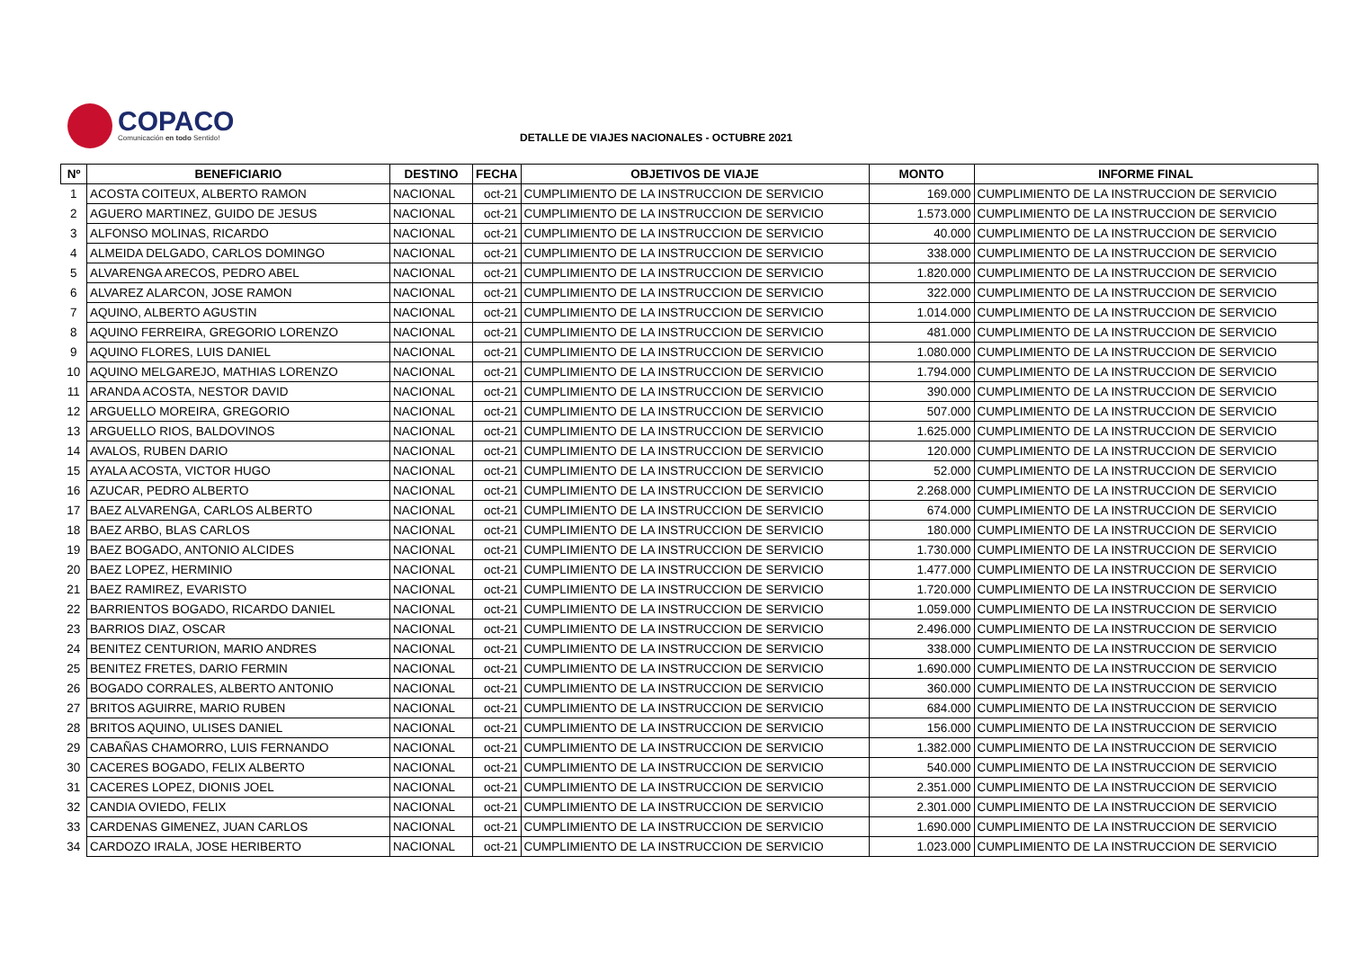COPACO
Comunicación en todo Sentido!
DETALLE DE VIAJES NACIONALES - OCTUBRE 2021
| Nº | BENEFICIARIO | DESTINO | FECHA | OBJETIVOS DE VIAJE | MONTO | INFORME FINAL |
| --- | --- | --- | --- | --- | --- | --- |
| 1 | ACOSTA COITEUX, ALBERTO RAMON | NACIONAL | oct-21 | CUMPLIMIENTO DE LA INSTRUCCION DE SERVICIO | 169.000 | CUMPLIMIENTO DE LA INSTRUCCION DE SERVICIO |
| 2 | AGUERO MARTINEZ, GUIDO DE JESUS | NACIONAL | oct-21 | CUMPLIMIENTO DE LA INSTRUCCION DE SERVICIO | 1.573.000 | CUMPLIMIENTO DE LA INSTRUCCION DE SERVICIO |
| 3 | ALFONSO MOLINAS, RICARDO | NACIONAL | oct-21 | CUMPLIMIENTO DE LA INSTRUCCION DE SERVICIO | 40.000 | CUMPLIMIENTO DE LA INSTRUCCION DE SERVICIO |
| 4 | ALMEIDA DELGADO, CARLOS DOMINGO | NACIONAL | oct-21 | CUMPLIMIENTO DE LA INSTRUCCION DE SERVICIO | 338.000 | CUMPLIMIENTO DE LA INSTRUCCION DE SERVICIO |
| 5 | ALVARENGA ARECOS, PEDRO ABEL | NACIONAL | oct-21 | CUMPLIMIENTO DE LA INSTRUCCION DE SERVICIO | 1.820.000 | CUMPLIMIENTO DE LA INSTRUCCION DE SERVICIO |
| 6 | ALVAREZ ALARCON, JOSE RAMON | NACIONAL | oct-21 | CUMPLIMIENTO DE LA INSTRUCCION DE SERVICIO | 322.000 | CUMPLIMIENTO DE LA INSTRUCCION DE SERVICIO |
| 7 | AQUINO, ALBERTO AGUSTIN | NACIONAL | oct-21 | CUMPLIMIENTO DE LA INSTRUCCION DE SERVICIO | 1.014.000 | CUMPLIMIENTO DE LA INSTRUCCION DE SERVICIO |
| 8 | AQUINO FERREIRA, GREGORIO LORENZO | NACIONAL | oct-21 | CUMPLIMIENTO DE LA INSTRUCCION DE SERVICIO | 481.000 | CUMPLIMIENTO DE LA INSTRUCCION DE SERVICIO |
| 9 | AQUINO FLORES, LUIS DANIEL | NACIONAL | oct-21 | CUMPLIMIENTO DE LA INSTRUCCION DE SERVICIO | 1.080.000 | CUMPLIMIENTO DE LA INSTRUCCION DE SERVICIO |
| 10 | AQUINO MELGAREJO, MATHIAS LORENZO | NACIONAL | oct-21 | CUMPLIMIENTO DE LA INSTRUCCION DE SERVICIO | 1.794.000 | CUMPLIMIENTO DE LA INSTRUCCION DE SERVICIO |
| 11 | ARANDA ACOSTA, NESTOR DAVID | NACIONAL | oct-21 | CUMPLIMIENTO DE LA INSTRUCCION DE SERVICIO | 390.000 | CUMPLIMIENTO DE LA INSTRUCCION DE SERVICIO |
| 12 | ARGUELLO MOREIRA, GREGORIO | NACIONAL | oct-21 | CUMPLIMIENTO DE LA INSTRUCCION DE SERVICIO | 507.000 | CUMPLIMIENTO DE LA INSTRUCCION DE SERVICIO |
| 13 | ARGUELLO RIOS, BALDOVINOS | NACIONAL | oct-21 | CUMPLIMIENTO DE LA INSTRUCCION DE SERVICIO | 1.625.000 | CUMPLIMIENTO DE LA INSTRUCCION DE SERVICIO |
| 14 | AVALOS, RUBEN DARIO | NACIONAL | oct-21 | CUMPLIMIENTO DE LA INSTRUCCION DE SERVICIO | 120.000 | CUMPLIMIENTO DE LA INSTRUCCION DE SERVICIO |
| 15 | AYALA ACOSTA, VICTOR HUGO | NACIONAL | oct-21 | CUMPLIMIENTO DE LA INSTRUCCION DE SERVICIO | 52.000 | CUMPLIMIENTO DE LA INSTRUCCION DE SERVICIO |
| 16 | AZUCAR, PEDRO ALBERTO | NACIONAL | oct-21 | CUMPLIMIENTO DE LA INSTRUCCION DE SERVICIO | 2.268.000 | CUMPLIMIENTO DE LA INSTRUCCION DE SERVICIO |
| 17 | BAEZ ALVARENGA, CARLOS ALBERTO | NACIONAL | oct-21 | CUMPLIMIENTO DE LA INSTRUCCION DE SERVICIO | 674.000 | CUMPLIMIENTO DE LA INSTRUCCION DE SERVICIO |
| 18 | BAEZ ARBO, BLAS CARLOS | NACIONAL | oct-21 | CUMPLIMIENTO DE LA INSTRUCCION DE SERVICIO | 180.000 | CUMPLIMIENTO DE LA INSTRUCCION DE SERVICIO |
| 19 | BAEZ BOGADO, ANTONIO ALCIDES | NACIONAL | oct-21 | CUMPLIMIENTO DE LA INSTRUCCION DE SERVICIO | 1.730.000 | CUMPLIMIENTO DE LA INSTRUCCION DE SERVICIO |
| 20 | BAEZ LOPEZ, HERMINIO | NACIONAL | oct-21 | CUMPLIMIENTO DE LA INSTRUCCION DE SERVICIO | 1.477.000 | CUMPLIMIENTO DE LA INSTRUCCION DE SERVICIO |
| 21 | BAEZ RAMIREZ, EVARISTO | NACIONAL | oct-21 | CUMPLIMIENTO DE LA INSTRUCCION DE SERVICIO | 1.720.000 | CUMPLIMIENTO DE LA INSTRUCCION DE SERVICIO |
| 22 | BARRIENTOS BOGADO, RICARDO DANIEL | NACIONAL | oct-21 | CUMPLIMIENTO DE LA INSTRUCCION DE SERVICIO | 1.059.000 | CUMPLIMIENTO DE LA INSTRUCCION DE SERVICIO |
| 23 | BARRIOS DIAZ, OSCAR | NACIONAL | oct-21 | CUMPLIMIENTO DE LA INSTRUCCION DE SERVICIO | 2.496.000 | CUMPLIMIENTO DE LA INSTRUCCION DE SERVICIO |
| 24 | BENITEZ CENTURION, MARIO ANDRES | NACIONAL | oct-21 | CUMPLIMIENTO DE LA INSTRUCCION DE SERVICIO | 338.000 | CUMPLIMIENTO DE LA INSTRUCCION DE SERVICIO |
| 25 | BENITEZ FRETES, DARIO FERMIN | NACIONAL | oct-21 | CUMPLIMIENTO DE LA INSTRUCCION DE SERVICIO | 1.690.000 | CUMPLIMIENTO DE LA INSTRUCCION DE SERVICIO |
| 26 | BOGADO CORRALES, ALBERTO ANTONIO | NACIONAL | oct-21 | CUMPLIMIENTO DE LA INSTRUCCION DE SERVICIO | 360.000 | CUMPLIMIENTO DE LA INSTRUCCION DE SERVICIO |
| 27 | BRITOS AGUIRRE, MARIO RUBEN | NACIONAL | oct-21 | CUMPLIMIENTO DE LA INSTRUCCION DE SERVICIO | 684.000 | CUMPLIMIENTO DE LA INSTRUCCION DE SERVICIO |
| 28 | BRITOS AQUINO, ULISES DANIEL | NACIONAL | oct-21 | CUMPLIMIENTO DE LA INSTRUCCION DE SERVICIO | 156.000 | CUMPLIMIENTO DE LA INSTRUCCION DE SERVICIO |
| 29 | CABAÑAS CHAMORRO, LUIS FERNANDO | NACIONAL | oct-21 | CUMPLIMIENTO DE LA INSTRUCCION DE SERVICIO | 1.382.000 | CUMPLIMIENTO DE LA INSTRUCCION DE SERVICIO |
| 30 | CACERES BOGADO, FELIX ALBERTO | NACIONAL | oct-21 | CUMPLIMIENTO DE LA INSTRUCCION DE SERVICIO | 540.000 | CUMPLIMIENTO DE LA INSTRUCCION DE SERVICIO |
| 31 | CACERES LOPEZ, DIONIS JOEL | NACIONAL | oct-21 | CUMPLIMIENTO DE LA INSTRUCCION DE SERVICIO | 2.351.000 | CUMPLIMIENTO DE LA INSTRUCCION DE SERVICIO |
| 32 | CANDIA OVIEDO, FELIX | NACIONAL | oct-21 | CUMPLIMIENTO DE LA INSTRUCCION DE SERVICIO | 2.301.000 | CUMPLIMIENTO DE LA INSTRUCCION DE SERVICIO |
| 33 | CARDENAS GIMENEZ, JUAN CARLOS | NACIONAL | oct-21 | CUMPLIMIENTO DE LA INSTRUCCION DE SERVICIO | 1.690.000 | CUMPLIMIENTO DE LA INSTRUCCION DE SERVICIO |
| 34 | CARDOZO IRALA, JOSE HERIBERTO | NACIONAL | oct-21 | CUMPLIMIENTO DE LA INSTRUCCION DE SERVICIO | 1.023.000 | CUMPLIMIENTO DE LA INSTRUCCION DE SERVICIO |